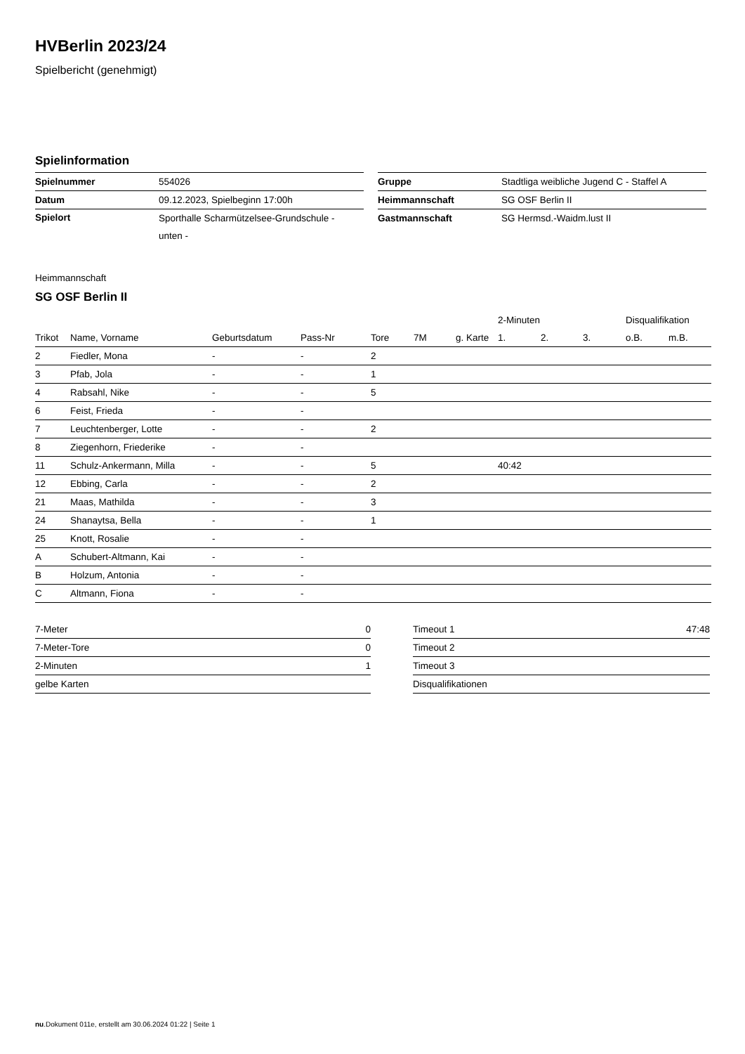HVBerlin 2023/24
Spielbericht (genehmigt)
Spielinformation
| Spielnummer | 554026 |
| Datum | 09.12.2023, Spielbeginn 17:00h |
| Spielort | Sporthalle Scharmützelsee-Grundschule - unten - |
| Gruppe | Stadtliga weibliche Jugend C - Staffel A |
| Heimmannschaft | SG OSF Berlin II |
| Gastmannschaft | SG Hermsd.-Waidm.lust II |
Heimmannschaft
SG OSF Berlin II
| | | | | | | | 2-Minuten | | | Disqualifikation | |
| --- | --- | --- | --- | --- | --- | --- | --- | --- | --- | --- | --- |
| Trikot | Name, Vorname | Geburtsdatum | Pass-Nr | Tore | 7M | g. Karte | 1. | 2. | 3. | o.B. | m.B. |
| 2 | Fiedler, Mona | - | - | 2 | | | | | | | |
| 3 | Pfab, Jola | - | - | 1 | | | | | | | |
| 4 | Rabsahl, Nike | - | - | 5 | | | | | | | |
| 6 | Feist, Frieda | - | - | | | | | | | | |
| 7 | Leuchtenberger, Lotte | - | - | 2 | | | | | | | |
| 8 | Ziegenhorn, Friederike | - | - | | | | | | | | |
| 11 | Schulz-Ankermann, Milla | - | - | 5 | | | 40:42 | | | | |
| 12 | Ebbing, Carla | - | - | 2 | | | | | | | |
| 21 | Maas, Mathilda | - | - | 3 | | | | | | | |
| 24 | Shanaytsa, Bella | - | - | 1 | | | | | | | |
| 25 | Knott, Rosalie | - | - | | | | | | | | |
| A | Schubert-Altmann, Kai | - | - | | | | | | | | |
| B | Holzum, Antonia | - | - | | | | | | | | |
| C | Altmann, Fiona | - | - | | | | | | | | |
| 7-Meter | 0 |
| 7-Meter-Tore | 0 |
| 2-Minuten | 1 |
| gelbe Karten | |
| Timeout 1 | 47:48 |
| Timeout 2 | |
| Timeout 3 | |
| Disqualifikationen | |
nu.Dokument 011e, erstellt am 30.06.2024 01:22 | Seite 1